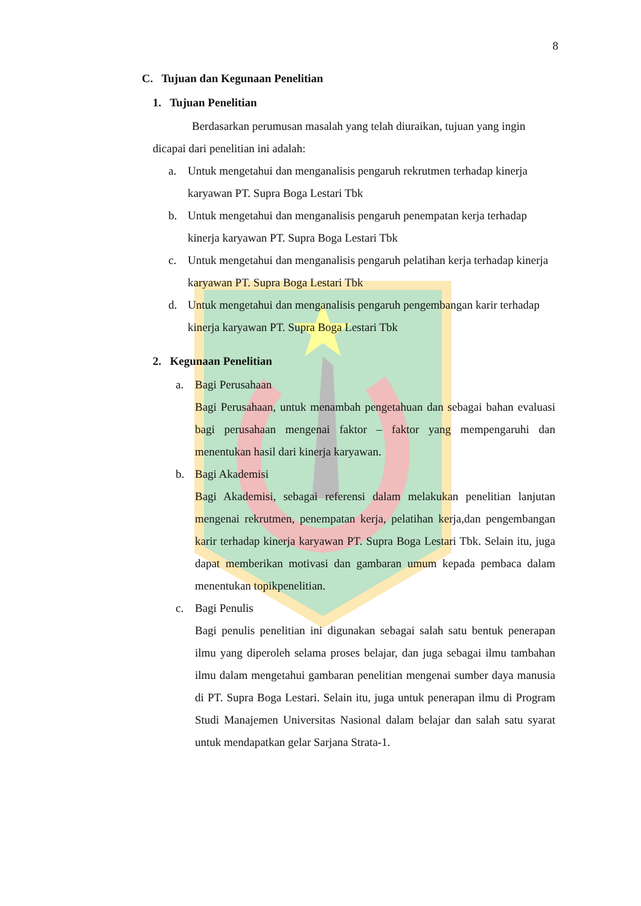8
C. Tujuan dan Kegunaan Penelitian
1. Tujuan Penelitian
Berdasarkan perumusan masalah yang telah diuraikan, tujuan yang ingin dicapai dari penelitian ini adalah:
a. Untuk mengetahui dan menganalisis pengaruh rekrutmen terhadap kinerja karyawan PT. Supra Boga Lestari Tbk
b. Untuk mengetahui dan menganalisis pengaruh penempatan kerja terhadap kinerja karyawan PT. Supra Boga Lestari Tbk
c. Untuk mengetahui dan menganalisis pengaruh pelatihan kerja terhadap kinerja karyawan PT. Supra Boga Lestari Tbk
d. Untuk mengetahui dan menganalisis pengaruh pengembangan karir terhadap kinerja karyawan PT. Supra Boga Lestari Tbk
2. Kegunaan Penelitian
a. Bagi Perusahaan
Bagi Perusahaan, untuk menambah pengetahuan dan sebagai bahan evaluasi bagi perusahaan mengenai faktor – faktor yang mempengaruhi dan menentukan hasil dari kinerja karyawan.
b. Bagi Akademisi
Bagi Akademisi, sebagai referensi dalam melakukan penelitian lanjutan mengenai rekrutmen, penempatan kerja, pelatihan kerja,dan pengembangan karir terhadap kinerja karyawan PT. Supra Boga Lestari Tbk. Selain itu, juga dapat memberikan motivasi dan gambaran umum kepada pembaca dalam menentukan topikpenelitian.
c. Bagi Penulis
Bagi penulis penelitian ini digunakan sebagai salah satu bentuk penerapan ilmu yang diperoleh selama proses belajar, dan juga sebagai ilmu tambahan ilmu dalam mengetahui gambaran penelitian mengenai sumber daya manusia di PT. Supra Boga Lestari. Selain itu, juga untuk penerapan ilmu di Program Studi Manajemen Universitas Nasional dalam belajar dan salah satu syarat untuk mendapatkan gelar Sarjana Strata-1.